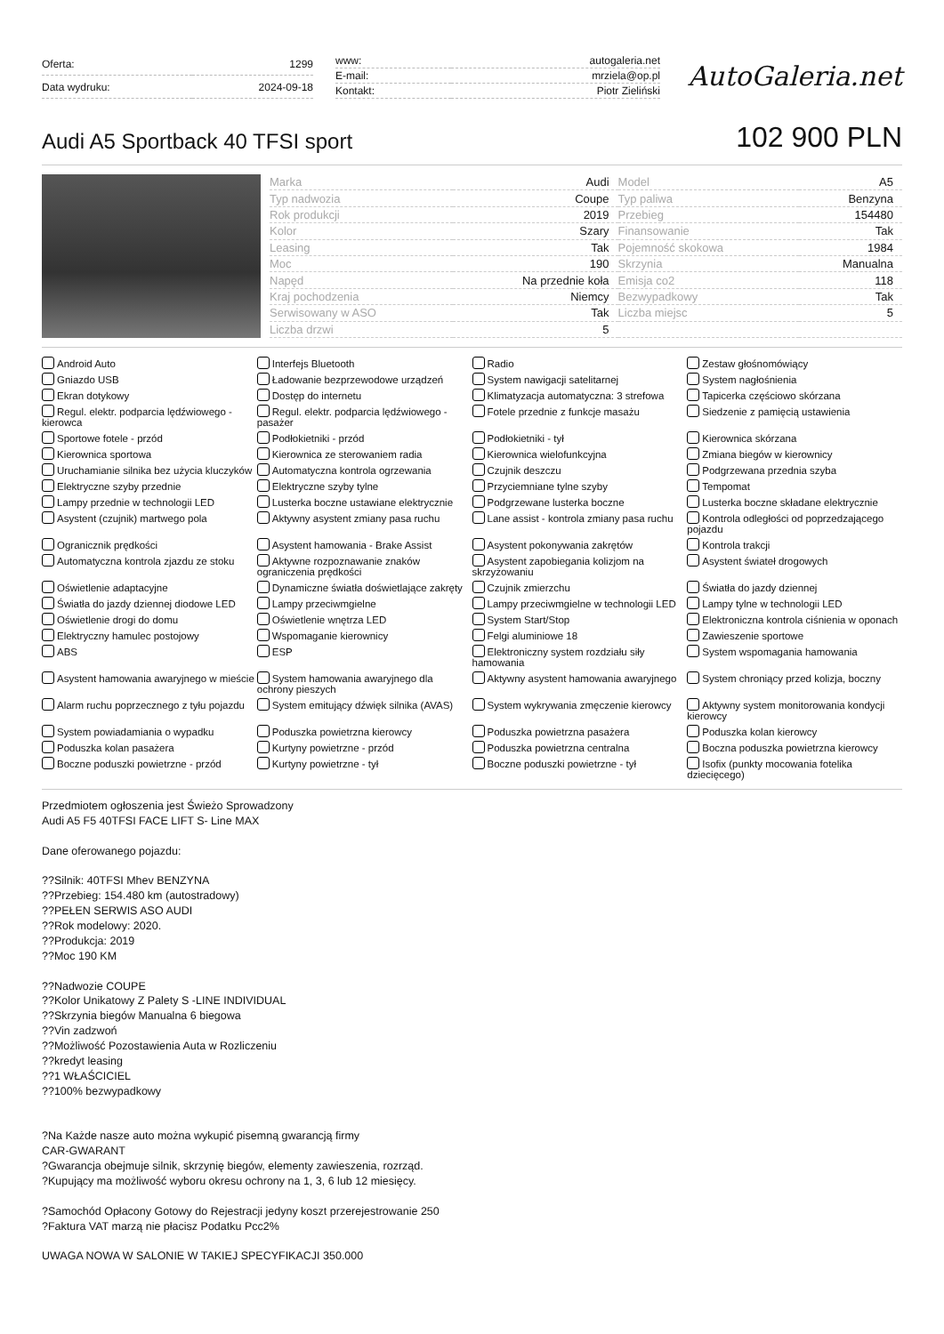| Oferta: | 1299 |
| Data wydruku: | 2024-09-18 |
| www: | autogaleria.net |
| E-mail: | mrziela@op.pl |
| Kontakt: | Piotr Zieliński |
AutoGaleria.net
Audi A5 Sportback 40 TFSI sport
102 900 PLN
| Marka | Audi | Model | A5 |
| Typ nadwozia | Coupe | Typ paliwa | Benzyna |
| Rok produkcji | 2019 | Przebieg | 154480 |
| Kolor | Szary | Finansowanie | Tak |
| Leasing | Tak | Pojemność skokowa | 1984 |
| Moc | 190 | Skrzynia | Manualna |
| Napęd | Na przednie koła | Emisja co2 | 118 |
| Kraj pochodzenia | Niemcy | Bezwypadkowy | Tak |
| Serwisowany w ASO | Tak | Liczba miejsc | 5 |
| Liczba drzwi | 5 | | |
Android Auto
Interfejs Bluetooth
Radio
Zestaw głośnomówiący
Gniazdo USB
Ładowanie bezprzewodowe urządzeń
System nawigacji satelitarnej
System nagłośnienia
Ekran dotykowy
Dostęp do internetu
Klimatyzacja automatyczna: 3 strefowa
Tapicerka częściowo skórzana
Regul. elektr. podparcia lędźwiowego - kierowca
Regul. elektr. podparcia lędźwiowego - pasażer
Fotele przednie z funkcje masażu
Siedzenie z pamięcią ustawienia
Sportowe fotele - przód
Podłokietniki - przód
Podłokietniki - tył
Kierownica skórzana
Kierownica sportowa
Kierownica ze sterowaniem radia
Kierownica wielofunkcyjna
Zmiana biegów w kierownicy
Uruchamianie silnika bez użycia kluczyków
Automatyczna kontrola ogrzewania
Czujnik deszczu
Podgrzewana przednia szyba
Elektryczne szyby przednie
Elektryczne szyby tylne
Przyciemniane tylne szyby
Tempomat
Lampy przednie w technologii LED
Lusterka boczne ustawiane elektrycznie
Podgrzewane lusterka boczne
Lusterka boczne składane elektrycznie
Asystent (czujnik) martwego pola
Aktywny asystent zmiany pasa ruchu
Lane assist - kontrola zmiany pasa ruchu
Kontrola odległości od poprzedzającego pojazdu
Ogranicznik prędkości
Asystent hamowania - Brake Assist
Asystent pokonywania zakrętów
Kontrola trakcji
Automatyczna kontrola zjazdu ze stoku
Aktywne rozpoznawanie znaków ograniczenia prędkości
Asystent zapobiegania kolizjom na skrzyżowaniu
Asystent świateł drogowych
Oświetlenie adaptacyjne
Dynamiczne światła doświetlające zakręty
Czujnik zmierzchu
Światła do jazdy dziennej
Światła do jazdy dziennej diodowe LED
Lampy przeciwmgielne
Lampy przeciwmgielne w technologii LED
Lampy tylne w technologii LED
Oświetlenie drogi do domu
Oświetlenie wnętrza LED
System Start/Stop
Elektroniczna kontrola ciśnienia w oponach
Elektryczny hamulec postojowy
Wspomaganie kierownicy
Felgi aluminiowe 18
Zawieszenie sportowe
ABS
ESP
Elektroniczny system rozdziału siły hamowania
System wspomagania hamowania
Asystent hamowania awaryjnego w mieście
System hamowania awaryjnego dla ochrony pieszych
Aktywny asystent hamowania awaryjnego
System chroniący przed kolizja, boczny
Alarm ruchu poprzecznego z tyłu pojazdu
System emitujący dźwięk silnika (AVAS)
System wykrywania zmęczenie kierowcy
Aktywny system monitorowania kondycji kierowcy
System powiadamiania o wypadku
Poduszka powietrzna kierowcy
Poduszka powietrzna pasażera
Poduszka kolan kierowcy
Poduszka kolan pasażera
Kurtyny powietrzne - przód
Poduszka powietrzna centralna
Boczna poduszka powietrzna kierowcy
Boczne poduszki powietrzne - przód
Kurtyny powietrzne - tył
Boczne poduszki powietrzne - tył
Isofix (punkty mocowania fotelika dziecięcego)
Przedmiotem ogłoszenia jest Świeżo Sprowadzony
Audi A5 F5 40TFSI FACE LIFT S- Line MAX
Dane oferowanego pojazdu:
??Silnik: 40TFSI Mhev BENZYNA
??Przebieg: 154.480 km (autostradowy)
??PEŁEN SERWIS ASO AUDI
??Rok modelowy: 2020.
??Produkcja: 2019
??Moc 190 KM
??Nadwozie COUPE
??Kolor Unikatowy Z Palety S -LINE INDIVIDUAL
??Skrzynia biegów Manualna 6 biegowa
??Vin zadzwoń
??Możliwość Pozostawienia Auta w Rozliczeniu
??kredyt leasing
??1 WŁAŚCICIEL
??100% bezwypadkowy
?Na Każde nasze auto można wykupić pisemną gwarancją firmy
CAR-GWARANT
?Gwarancja obejmuje silnik, skrzynię biegów, elementy zawieszenia, rozrząd.
?Kupujący ma możliwość wyboru okresu ochrony na 1, 3, 6 lub 12 miesięcy.
?Samochód Opłacony Gotowy do Rejestracji jedyny koszt przerejestrowanie 250
?Faktura VAT marzą nie płacisz Podatku Pcc2%
UWAGA NOWA W SALONIE W TAKIEJ SPECYFIKACJI 350.000